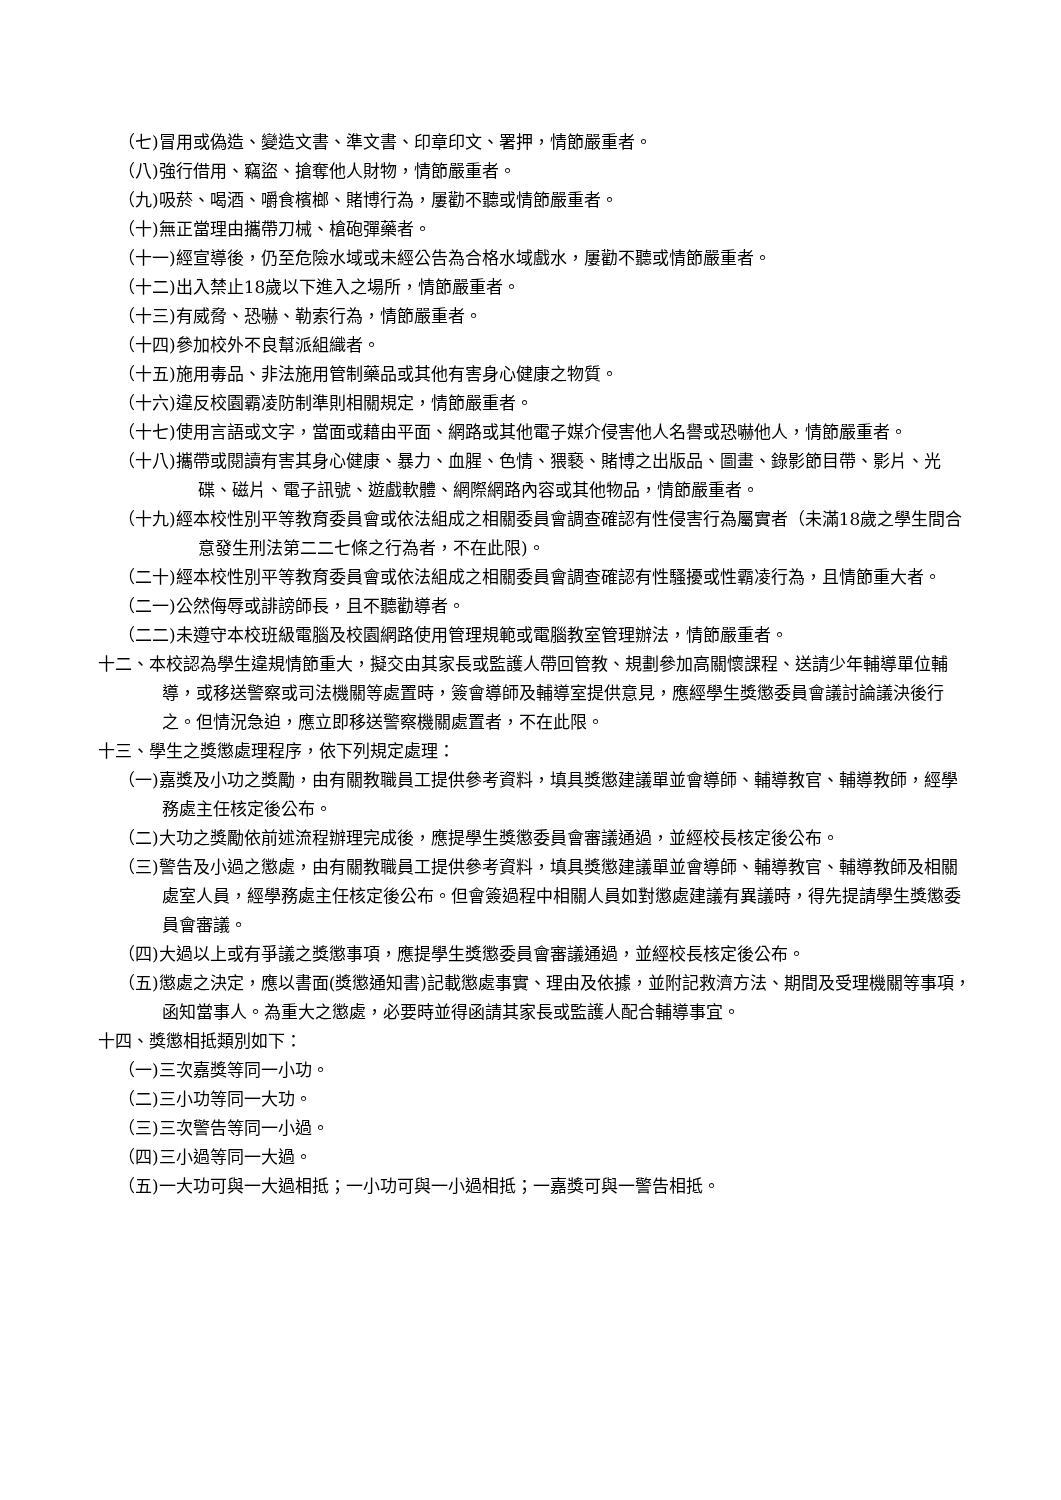（七)冒用或偽造、變造文書、準文書、印章印文、署押，情節嚴重者。
（八)強行借用、竊盜、搶奪他人財物，情節嚴重者。
（九)吸菸、喝酒、嚼食檳榔、賭博行為，屢勸不聽或情節嚴重者。
（十)無正當理由攜帶刀械、槍砲彈藥者。
（十一)經宣導後，仍至危險水域或未經公告為合格水域戲水，屢勸不聽或情節嚴重者。
（十二)出入禁止18歲以下進入之場所，情節嚴重者。
（十三)有威脅、恐嚇、勒索行為，情節嚴重者。
（十四)參加校外不良幫派組織者。
（十五)施用毒品、非法施用管制藥品或其他有害身心健康之物質。
（十六)違反校園霸凌防制準則相關規定，情節嚴重者。
（十七)使用言語或文字，當面或藉由平面、網路或其他電子媒介侵害他人名譽或恐嚇他人，情節嚴重者。
（十八)攜帶或閱讀有害其身心健康、暴力、血腥、色情、猥褻、賭博之出版品、圖畫、錄影節目帶、影片、光碟、磁片、電子訊號、遊戲軟體、網際網路內容或其他物品，情節嚴重者。
（十九)經本校性別平等教育委員會或依法組成之相關委員會調查確認有性侵害行為屬實者（未滿18歲之學生間合意發生刑法第二二七條之行為者，不在此限)。
（二十)經本校性別平等教育委員會或依法組成之相關委員會調查確認有性騷擾或性霸凌行為，且情節重大者。
（二一)公然侮辱或誹謗師長，且不聽勸導者。
（二二)未遵守本校班級電腦及校園網路使用管理規範或電腦教室管理辦法，情節嚴重者。
十二、本校認為學生違規情節重大，擬交由其家長或監護人帶回管教、規劃參加高關懷課程、送請少年輔導單位輔導，或移送警察或司法機關等處置時，簽會導師及輔導室提供意見，應經學生獎懲委員會議討論議決後行之。但情況急迫，應立即移送警察機關處置者，不在此限。
十三、學生之獎懲處理程序，依下列規定處理：
（一)嘉獎及小功之獎勵，由有關教職員工提供參考資料，填具獎懲建議單並會導師、輔導教官、輔導教師，經學務處主任核定後公布。
（二)大功之獎勵依前述流程辦理完成後，應提學生獎懲委員會審議通過，並經校長核定後公布。
（三)警告及小過之懲處，由有關教職員工提供參考資料，填具獎懲建議單並會導師、輔導教官、輔導教師及相關處室人員，經學務處主任核定後公布。但會簽過程中相關人員如對懲處建議有異議時，得先提請學生獎懲委員會審議。
（四)大過以上或有爭議之獎懲事項，應提學生獎懲委員會審議通過，並經校長核定後公布。
（五)懲處之決定，應以書面(獎懲通知書)記載懲處事實、理由及依據，並附記救濟方法、期間及受理機關等事項，函知當事人。為重大之懲處，必要時並得函請其家長或監護人配合輔導事宜。
十四、獎懲相抵類別如下：
（一)三次嘉獎等同一小功。
（二)三小功等同一大功。
（三)三次警告等同一小過。
（四)三小過等同一大過。
（五)一大功可與一大過相抵；一小功可與一小過相抵；一嘉獎可與一警告相抵。